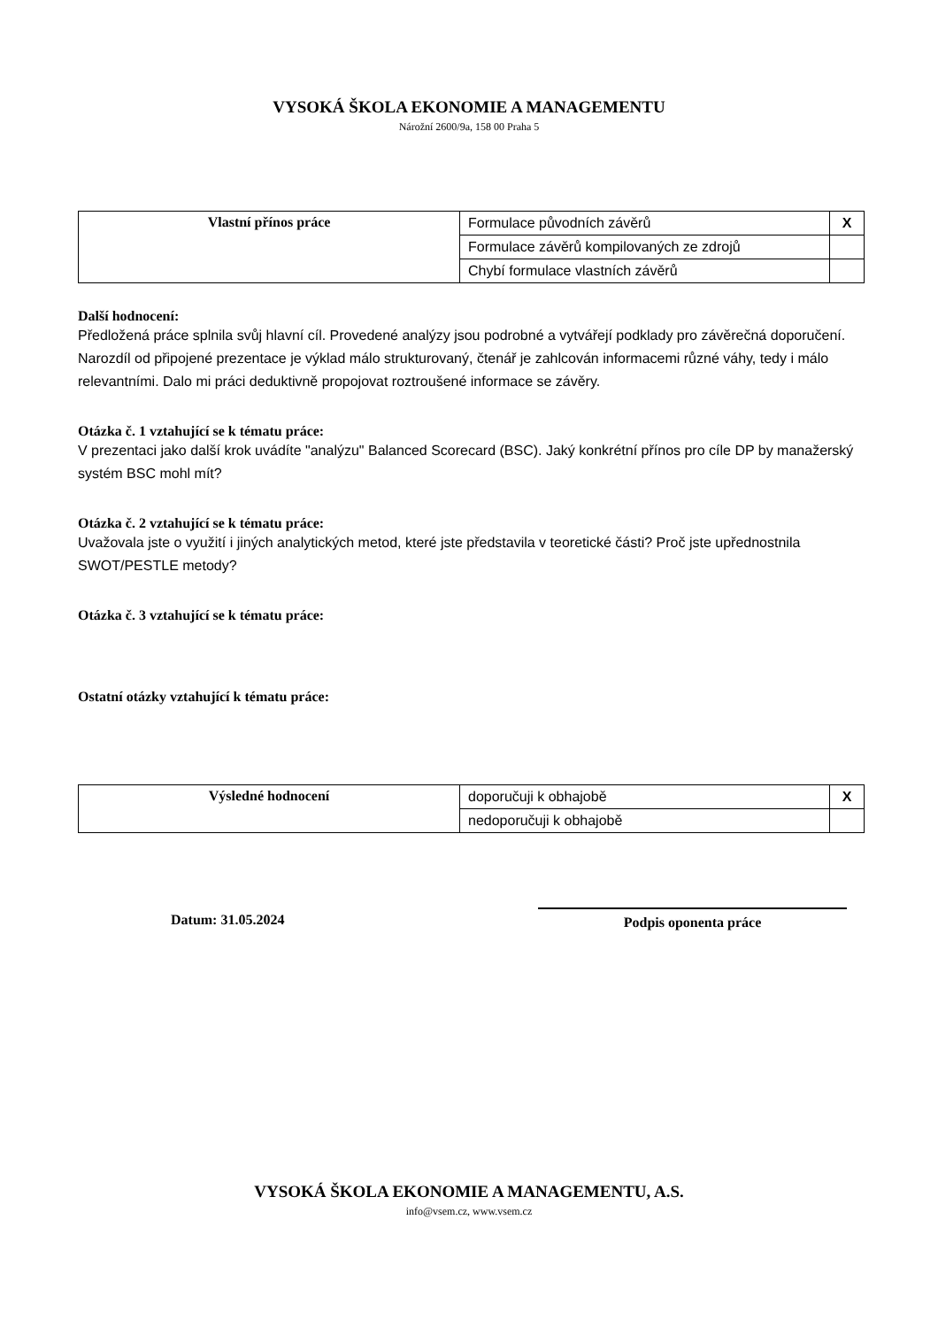VYSOKÁ ŠKOLA EKONOMIE A MANAGEMENTU
Nárožní 2600/9a, 158 00 Praha 5
| Vlastní přínos práce | Formulace původních závěrů | X |
| | Formulace závěrů kompilovaných ze zdrojů | |
| | Chybí formulace vlastních závěrů | |
Další hodnocení:
Předložená práce splnila svůj hlavní cíl. Provedené analýzy jsou podrobné a vytvářejí podklady pro závěrečná doporučení. Narozdíl od připojené prezentace je výklad málo strukturovaný, čtenář je zahlcován informacemi různé váhy, tedy i málo relevantními. Dalo mi práci deduktivně propojovat roztroušené informace se závěry.
Otázka č. 1 vztahující se k tématu práce:
V prezentaci jako další krok uvádíte "analýzu" Balanced Scorecard (BSC). Jaký konkrétní přínos pro cíle DP by manažerský systém BSC mohl mít?
Otázka č. 2 vztahující se k tématu práce:
Uvažovala jste o využití i jiných analytických metod, které jste představila v teoretické části? Proč jste upřednostnila SWOT/PESTLE metody?
Otázka č. 3 vztahující se k tématu práce:
Ostatní otázky vztahující k tématu práce:
| Výsledné hodnocení | doporučuji k obhajobě | X |
| | nedoporučuji k obhajobě | |
Datum: 31.05.2024 Podpis oponenta práce
VYSOKÁ ŠKOLA EKONOMIE A MANAGEMENTU, A.S.
info@vsem.cz, www.vsem.cz